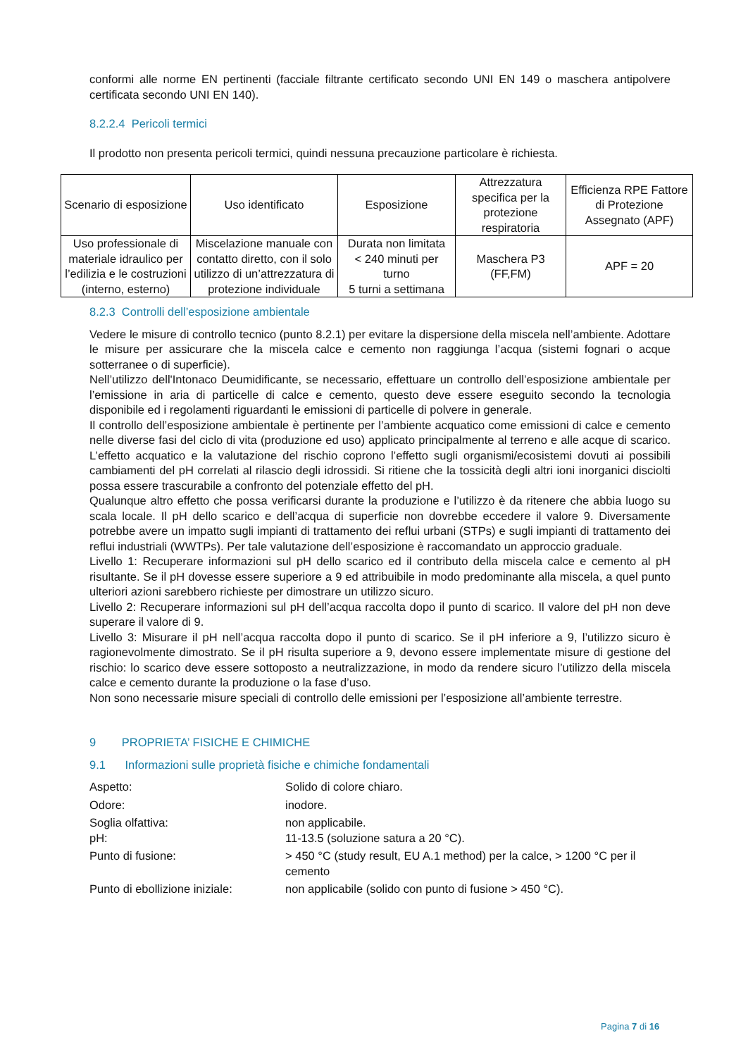conformi alle norme EN pertinenti (facciale filtrante certificato secondo UNI EN 149 o maschera antipolvere certificata secondo UNI EN 140).
8.2.2.4 Pericoli termici
Il prodotto non presenta pericoli termici, quindi nessuna precauzione particolare è richiesta.
| Scenario di esposizione | Uso identificato | Esposizione | Attrezzatura specifica per la protezione respiratoria | Efficienza RPE Fattore di Protezione Assegnato (APF) |
| --- | --- | --- | --- | --- |
| Uso professionale di materiale idraulico per l’edilizia e le costruzioni (interno, esterno) | Miscelazione manuale con contatto diretto, con il solo utilizzo di un’attrezzatura di protezione individuale | Durata non limitata < 240 minuti per turno 5 turni a settimana | Maschera P3 (FF,FM) | APF = 20 |
8.2.3 Controlli dell’esposizione ambientale
Vedere le misure di controllo tecnico (punto 8.2.1) per evitare la dispersione della miscela nell’ambiente. Adottare le misure per assicurare che la miscela calce e cemento non raggiunga l’acqua (sistemi fognari o acque sotterranee o di superficie).
Nell’utilizzo dell'Intonaco Deumidificante, se necessario, effettuare un controllo dell’esposizione ambientale per l’emissione in aria di particelle di calce e cemento, questo deve essere eseguito secondo la tecnologia disponibile ed i regolamenti riguardanti le emissioni di particelle di polvere in generale.
Il controllo dell’esposizione ambientale è pertinente per l’ambiente acquatico come emissioni di calce e cemento nelle diverse fasi del ciclo di vita (produzione ed uso) applicato principalmente al terreno e alle acque di scarico. L’effetto acquatico e la valutazione del rischio coprono l’effetto sugli organismi/ecosistemi dovuti ai possibili cambiamenti del pH correlati al rilascio degli idrossidi. Si ritiene che la tossicità degli altri ioni inorganici disciolti possa essere trascurabile a confronto del potenziale effetto del pH.
Qualunque altro effetto che possa verificarsi durante la produzione e l’utilizzo è da ritenere che abbia luogo su scala locale. Il pH dello scarico e dell’acqua di superficie non dovrebbe eccedere il valore 9. Diversamente potrebbe avere un impatto sugli impianti di trattamento dei reflui urbani (STPs) e sugli impianti di trattamento dei reflui industriali (WWTPs). Per tale valutazione dell’esposizione è raccomandato un approccio graduale.
Livello 1: Recuperare informazioni sul pH dello scarico ed il contributo della miscela calce e cemento al pH risultante. Se il pH dovesse essere superiore a 9 ed attribuibile in modo predominante alla miscela, a quel punto ulteriori azioni sarebbero richieste per dimostrare un utilizzo sicuro.
Livello 2: Recuperare informazioni sul pH dell’acqua raccolta dopo il punto di scarico. Il valore del pH non deve superare il valore di 9.
Livello 3: Misurare il pH nell’acqua raccolta dopo il punto di scarico. Se il pH inferiore a 9, l’utilizzo sicuro è ragionevolmente dimostrato. Se il pH risulta superiore a 9, devono essere implementate misure di gestione del rischio: lo scarico deve essere sottoposto a neutralizzazione, in modo da rendere sicuro l’utilizzo della miscela calce e cemento durante la produzione o la fase d’uso.
Non sono necessarie misure speciali di controllo delle emissioni per l’esposizione all’ambiente terrestre.
9 PROPRIETA’ FISICHE E CHIMICHE
9.1 Informazioni sulle proprietà fisiche e chimiche fondamentali
| Aspetto: | Solido di colore chiaro. |
| Odore: | inodore. |
| Soglia olfattiva: pH: | non applicabile. 11-13.5 (soluzione satura a 20 °C). |
| Punto di fusione: | > 450 °C (study result, EU A.1 method) per la calce, > 1200 °C per il cemento |
| Punto di ebollizione iniziale: | non applicabile (solido con punto di fusione > 450 °C). |
Pagina 7 di 16